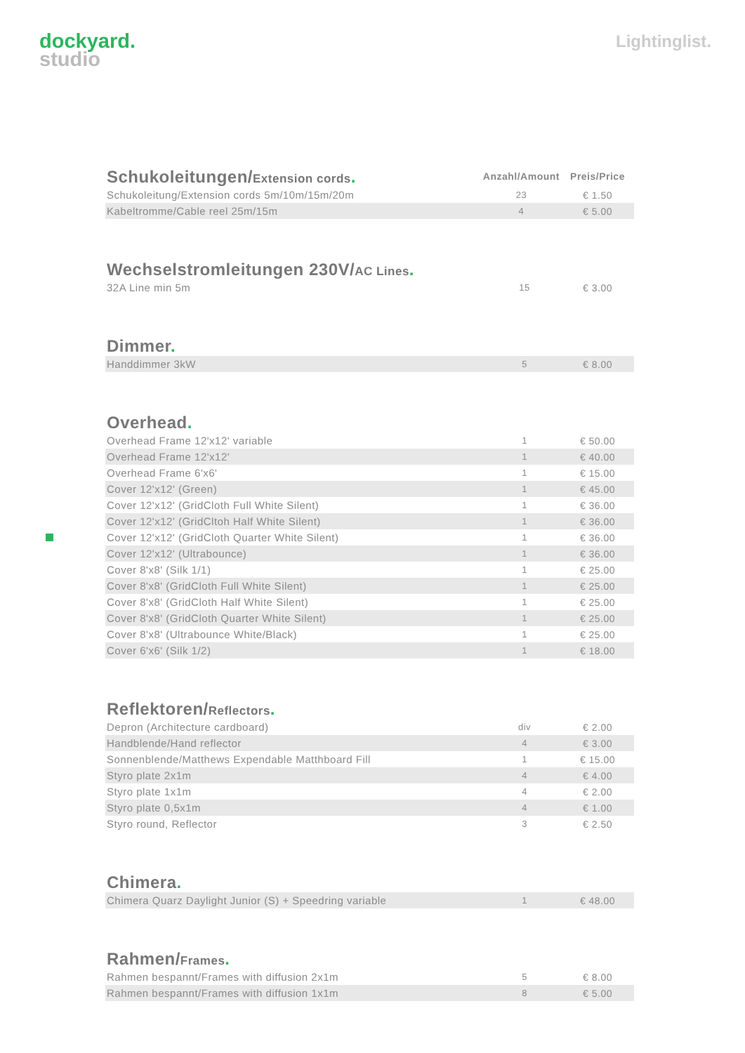dockyard.
studio
Lightinglist.
| Schukoleitungen/ Extension cords . | Anzahl/Amount | Preis/Price |
| --- | --- | --- |
| Schukoleitung/Extension cords 5m/10m/15m/20m | 23 | € 1.50 |
| Kabeltromme/Cable reel 25m/15m | 4 | € 5.00 |
| Wechselstromleitungen 230V/ AC Lines . | | |
| --- | --- | --- |
| 32A Line min 5m | 15 | € 3.00 |
| Dimmer . | | |
| --- | --- | --- |
| Handdimmer 3kW | 5 | € 8.00 |
| Overhead . | | |
| --- | --- | --- |
| Overhead Frame 12'x12' variable | 1 | € 50.00 |
| Overhead Frame 12'x12' | 1 | € 40.00 |
| Overhead Frame 6'x6' | 1 | € 15.00 |
| Cover 12'x12' (Green) | 1 | € 45.00 |
| Cover 12'x12' (GridCloth Full White Silent) | 1 | € 36.00 |
| Cover 12'x12' (GridCltoh Half White Silent) | 1 | € 36.00 |
| Cover 12'x12' (GridCloth Quarter White Silent) | 1 | € 36.00 |
| Cover 12'x12' (Ultrabounce) | 1 | € 36.00 |
| Cover 8'x8' (Silk 1/1) | 1 | € 25.00 |
| Cover 8'x8' (GridCloth Full White Silent) | 1 | € 25.00 |
| Cover 8'x8' (GridCloth Half White Silent) | 1 | € 25.00 |
| Cover 8'x8' (GridCloth Quarter White Silent) | 1 | € 25.00 |
| Cover 8'x8' (Ultrabounce White/Black) | 1 | € 25.00 |
| Cover 6'x6' (Silk 1/2) | 1 | € 18.00 |
| Reflektoren/ Reflectors . | | |
| --- | --- | --- |
| Depron (Architecture cardboard) | div | € 2.00 |
| Handblende/Hand reflector | 4 | € 3.00 |
| Sonnenblende/Matthews Expendable Matthboard Fill | 1 | € 15.00 |
| Styro plate 2x1m | 4 | € 4.00 |
| Styro plate 1x1m | 4 | € 2.00 |
| Styro plate 0,5x1m | 4 | € 1.00 |
| Styro round, Reflector | 3 | € 2.50 |
| Chimera . | | |
| --- | --- | --- |
| Chimera Quarz Daylight Junior (S) + Speedring variable | 1 | € 48.00 |
| Rahmen/ Frames . | | |
| --- | --- | --- |
| Rahmen bespannt/Frames with diffusion 2x1m | 5 | € 8.00 |
| Rahmen bespannt/Frames with diffusion 1x1m | 8 | € 5.00 |